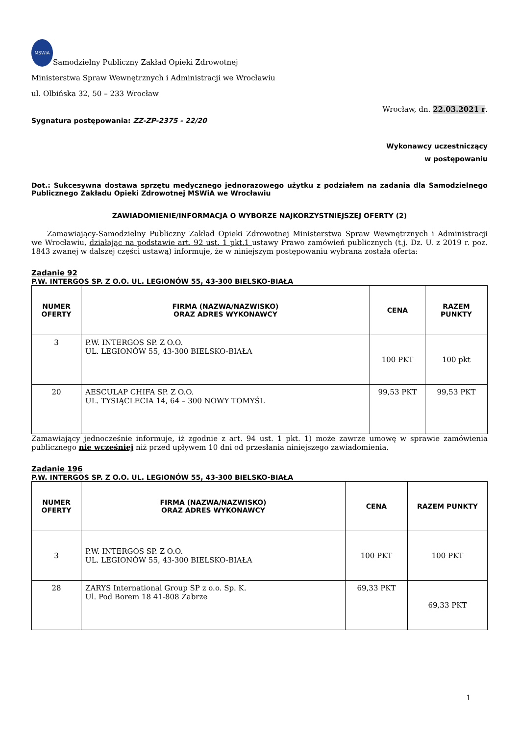MSWiA Samodzielny Publiczny Zakład Opieki Zdrowotnej
Ministerstwa Spraw Wewnętrznych i Administracji we Wrocławiu
ul. Olbińska 32, 50 – 233 Wrocław
Wrocław, dn. 22.03.2021 r.
Sygnatura postępowania: ZZ-ZP-2375 - 22/20
Wykonawcy uczestniczący
w postępowaniu
Dot.: Sukcesywna dostawa sprzętu medycznego jednorazowego użytku z podziałem na zadania dla Samodzielnego Publicznego Zakładu Opieki Zdrowotnej MSWiA we Wrocławiu
ZAWIADOMIENIE/INFORMACJA O WYBORZE NAJKORZYSTNIEJSZEJ OFERTY (2)
Zamawiający-Samodzielny Publiczny Zakład Opieki Zdrowotnej Ministerstwa Spraw Wewnętrznych i Administracji we Wrocławiu, działając na podstawie art. 92 ust. 1 pkt.1 ustawy Prawo zamówień publicznych (t.j. Dz. U. z 2019 r. poz. 1843 zwanej w dalszej części ustawą) informuje, że w niniejszym postępowaniu wybrana została oferta:
Zadanie 92
P.W. INTERGOS SP. Z O.O. UL. LEGIONÓW 55, 43-300 BIELSKO-BIAŁA
| NUMER OFERTY | FIRMA (NAZWA/NAZWISKO) ORAZ ADRES WYKONAWCY | CENA | RAZEM PUNKTY |
| --- | --- | --- | --- |
| 3 | P.W. INTERGOS SP. Z O.O. UL. LEGIONÓW 55, 43-300 BIELSKO-BIAŁA | 100 PKT | 100 pkt |
| 20 | AESCULAP CHIFA SP. Z O.O. UL. TYSIĄCLECIA 14, 64 – 300 NOWY TOMYŚL | 99,53 PKT | 99,53 PKT |
Zamawiający jednocześnie informuje, iż zgodnie z art. 94 ust. 1 pkt. 1) może zawrze umowę w sprawie zamówienia publicznego nie wcześniej niż przed upływem 10 dni od przesłania niniejszego zawiadomienia.
Zadanie 196
P.W. INTERGOS SP. Z O.O. UL. LEGIONÓW 55, 43-300 BIELSKO-BIAŁA
| NUMER OFERTY | FIRMA (NAZWA/NAZWISKO) ORAZ ADRES WYKONAWCY | CENA | RAZEM PUNKTY |
| --- | --- | --- | --- |
| 3 | P.W. INTERGOS SP. Z O.O. UL. LEGIONÓW 55, 43-300 BIELSKO-BIAŁA | 100 PKT | 100 PKT |
| 28 | ZARYS International Group SP z o.o. Sp. K. Ul. Pod Borem 18 41-808 Zabrze | 69,33 PKT | 69,33 PKT |
1